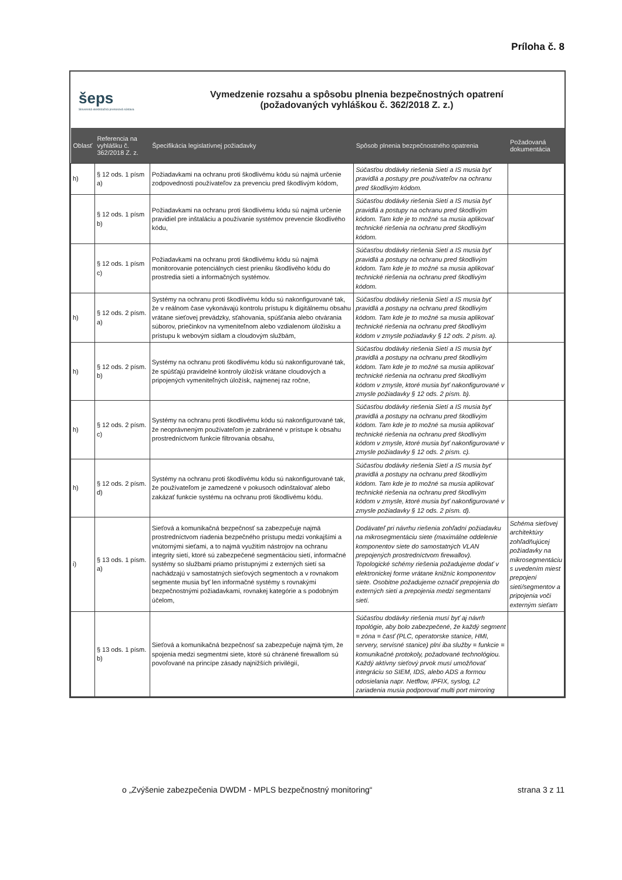Príloha č. 8
šeps
Slovenská elektrizačná prenosová sústava
Vymedzenie rozsahu a spôsobu plnenia bezpečnostných opatrení
(požadovaných vyhláškou č. 362/2018 Z. z.)
| Oblasť | Referencia na vyhlášku č. 362/2018 Z. z. | Špecifikácia legislatívnej požiadavky | Spôsob plnenia bezpečnostného opatrenia | Požadovaná dokumentácia |
| --- | --- | --- | --- | --- |
| h) | § 12 ods. 1 písm a) | Požiadavkami na ochranu proti škodlivému kódu sú najmä určenie zodpovednosti používateľov za prevenciu pred škodlivým kódom, | Súčasťou dodávky riešenia Sietí a IS musia byť pravidlá a postupy pre používateľov na ochranu pred škodlivým kódom. | |
| | § 12 ods. 1 písm b) | Požiadavkami na ochranu proti škodlivému kódu sú najmä určenie pravidiel pre inštaláciu a používanie systémov prevencie škodlivého kódu, | Súčasťou dodávky riešenia Sietí a IS musia byť pravidlá a postupy na ochranu pred škodlivým kódom. Tam kde je to možné sa musia aplikovať technické riešenia na ochranu pred škodlivým kódom. | |
| | § 12 ods. 1 písm c) | Požiadavkami na ochranu proti škodlivému kódu sú najmä monitorovanie potenciálnych ciest prieniku škodlivého kódu do prostredia sietí a informačných systémov. | Súčasťou dodávky riešenia Sietí a IS musia byť pravidlá a postupy na ochranu pred škodlivým kódom. Tam kde je to možné sa musia aplikovať technické riešenia na ochranu pred škodlivým kódom. | |
| h) | § 12 ods. 2 písm. a) | Systémy na ochranu proti škodlivému kódu sú nakonfigurované tak, že v reálnom čase vykonávajú kontrolu prístupu k digitálnemu obsahu vrátane sieťovej prevádzky, sťahovania, spúšťania alebo otvárania súborov, priečinkov na vymeniteľnom alebo vzdialenom úložisku a prístupu k webovým sídlam a cloudovým službám, | Súčasťou dodávky riešenia Sietí a IS musia byť pravidlá a postupy na ochranu pred škodlivým kódom. Tam kde je to možné sa musia aplikovať technické riešenia na ochranu pred škodlivým kódom v zmysle požiadavky § 12 ods. 2 písm. a). | |
| h) | § 12 ods. 2 písm. b) | Systémy na ochranu proti škodlivému kódu sú nakonfigurované tak, že spúšťajú pravidelné kontroly úložísk vrátane cloudových a pripojených vymeniteľných úložísk, najmenej raz ročne, | Súčasťou dodávky riešenia Sietí a IS musia byť pravidlá a postupy na ochranu pred škodlivým kódom. Tam kde je to možné sa musia aplikovať technické riešenia na ochranu pred škodlivým kódom v zmysle, ktoré musia byť nakonfigurované v zmysle požiadavky § 12 ods. 2 písm. b). | |
| h) | § 12 ods. 2 písm. c) | Systémy na ochranu proti škodlivému kódu sú nakonfigurované tak, že neoprávneným používateľom je zabránené v prístupe k obsahu prostredníctvom funkcie filtrovania obsahu, | Súčasťou dodávky riešenia Sietí a IS musia byť pravidlá a postupy na ochranu pred škodlivým kódom. Tam kde je to možné sa musia aplikovať technické riešenia na ochranu pred škodlivým kódom v zmysle, ktoré musia byť nakonfigurované v zmysle požiadavky § 12 ods. 2 písm. c). | |
| h) | § 12 ods. 2 písm. d) | Systémy na ochranu proti škodlivému kódu sú nakonfigurované tak, že používateľom je zamedzené v pokusoch odinštalovať alebo zakázať funkcie systému na ochranu proti škodlivému kódu. | Súčasťou dodávky riešenia Sietí a IS musia byť pravidlá a postupy na ochranu pred škodlivým kódom. Tam kde je to možné sa musia aplikovať technické riešenia na ochranu pred škodlivým kódom v zmysle, ktoré musia byť nakonfigurované v zmysle požiadavky § 12 ods. 2 písm. d). | |
| i) | § 13 ods. 1 písm. a) | Sieťová a komunikačná bezpečnosť sa zabezpečuje najmä prostredníctvom riadenia bezpečného prístupu medzi vonkajšími a vnútornými sieťami, a to najmä využitím nástrojov na ochranu integrity sietí, ktoré sú zabezpečené segmentáciou sietí, informačné systémy so službami priamo prístupnými z externých sietí sa nachádzajú v samostatných sieťových segmentoch a v rovnakom segmente musia byť len informačné systémy s rovnakými bezpečnostnými požiadavkami, rovnakej kategórie a s podobným účelom, | Dodávateľ pri návrhu riešenia zohľadní požiadavku na mikrosegmentáciu siete (maximálne oddelenie komponentov siete do samostatných VLAN prepojených prostredníctvom firewallov). Topologické schémy riešenia požadujeme dodať v elektronickej forme vrátane knižníc komponentov siete. Osobitne požadujeme označiť prepojenia do externých sietí a prepojenia medzi segmentami sietí. | Schéma sieťovej architektúry zohľadňujúcej požiadavky na mikrosegmentáciu s uvedením miest prepojení sietí/segmentov a pripojenia voči externým sieťam |
| | § 13 ods. 1 písm. b) | Sieťová a komunikačná bezpečnosť sa zabezpečuje najmä tým, že spojenia medzi segmentmi siete, ktoré sú chránené firewallom sú povoľované na princípe zásady najnižších privilégií, | Súčasťou dodávky riešenia musí byť aj návrh topológie, aby bolo zabezpečené, že každý segment = zóna = časť (PLC, operatorske stanice, HMI, servery, servisné stanice) plní iba služby = funkcie = komunikačné protokoly, požadované technológiou. Každý aktívny sieťový prvok musí umožňovať integráciu so SIEM, IDS, alebo ADS a formou odosielania napr. Netflow, IPFIX, syslog, L2 zariadenia musia podporovať multi port mirroring | |
o „Zvýšenie zabezpečenia DWDM - MPLS bezpečnostný monitoring“strana 3 z 11